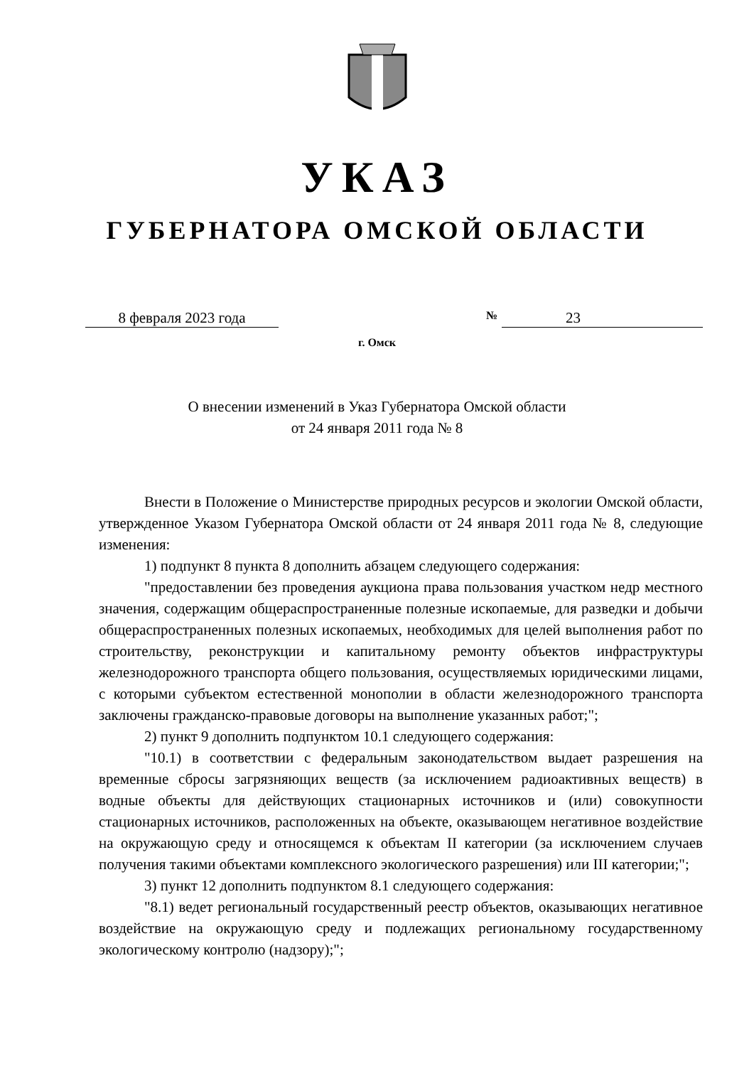УКАЗ
ГУБЕРНАТОРА ОМСКОЙ ОБЛАСТИ
8 февраля 2023 года
№ 23
г. Омск
О внесении изменений в Указ Губернатора Омской области
от 24 января 2011 года № 8
Внести в Положение о Министерстве природных ресурсов и экологии Омской области, утвержденное Указом Губернатора Омской области от 24 января 2011 года № 8, следующие изменения:
1) подпункт 8 пункта 8 дополнить абзацем следующего содержания:
"предоставлении без проведения аукциона права пользования участком недр местного значения, содержащим общераспространенные полезные ископаемые, для разведки и добычи общераспространенных полезных ископаемых, необходимых для целей выполнения работ по строительству, реконструкции и капитальному ремонту объектов инфраструктуры железнодорожного транспорта общего пользования, осуществляемых юридическими лицами, с которыми субъектом естественной монополии в области железнодорожного транспорта заключены гражданско-правовые договоры на выполнение указанных работ;";
2) пункт 9 дополнить подпунктом 10.1 следующего содержания:
"10.1) в соответствии с федеральным законодательством выдает разрешения на временные сбросы загрязняющих веществ (за исключением радиоактивных веществ) в водные объекты для действующих стационарных источников и (или) совокупности стационарных источников, расположенных на объекте, оказывающем негативное воздействие на окружающую среду и относящемся к объектам II категории (за исключением случаев получения такими объектами комплексного экологического разрешения) или III категории;";
3) пункт 12 дополнить подпунктом 8.1 следующего содержания:
"8.1) ведет региональный государственный реестр объектов, оказывающих негативное воздействие на окружающую среду и подлежащих региональному государственному экологическому контролю (надзору);";